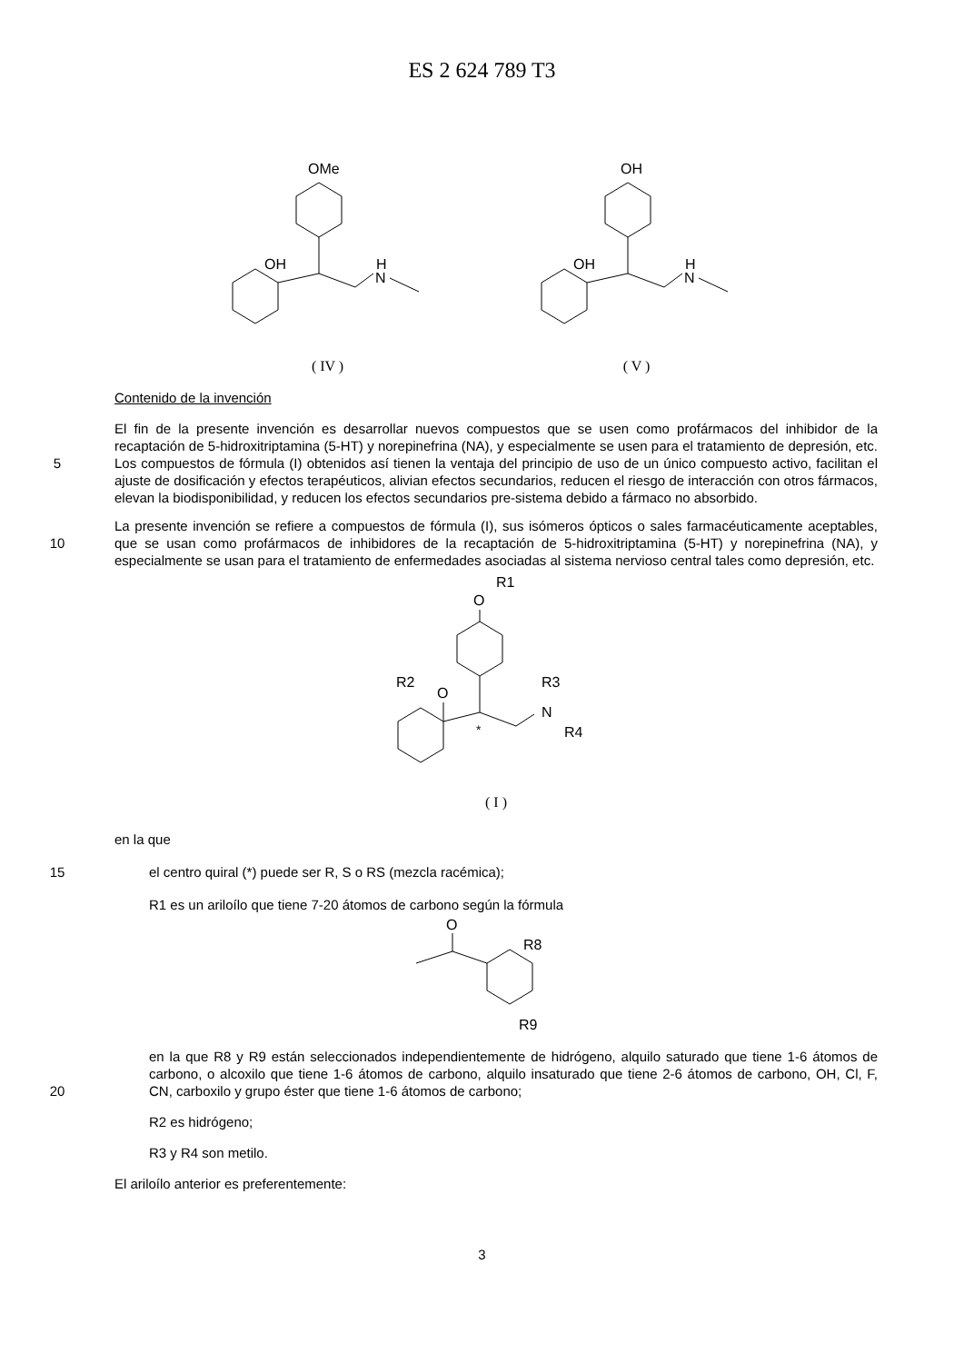ES 2 624 789 T3
OMe
OH
H
N
( IV )
OH
OH
H
N
( V )
Contenido de la invención
5 El fin de la presente invención es desarrollar nuevos compuestos que se usen como profármacos del inhibidor de la recaptación de 5-hidroxitriptamina (5-HT) y norepinefrina (NA), y especialmente se usen para el tratamiento de depresión, etc. Los compuestos de fórmula (I) obtenidos así tienen la ventaja del principio de uso de un único compuesto activo, facilitan el ajuste de dosificación y efectos terapéuticos, alivian efectos secundarios, reducen el riesgo de interacción con otros fármacos, elevan la biodisponibilidad, y reducen los efectos secundarios pre-sistema debido a fármaco no absorbido.
10 La presente invención se refiere a compuestos de fórmula (I), sus isómeros ópticos o sales farmacéuticamente aceptables, que se usan como profármacos de inhibidores de la recaptación de 5-hidroxitriptamina (5-HT) y norepinefrina (NA), y especialmente se usan para el tratamiento de enfermedades asociadas al sistema nervioso central tales como depresión, etc.
R1
O
R2
O
*
R3
N
R4
( I )
en la que
15 el centro quiral (*) puede ser R, S o RS (mezcla racémica);
R1 es un ariloílo que tiene 7-20 átomos de carbono según la fórmula
O
R8
R9
20 en la que R8 y R9 están seleccionados independientemente de hidrógeno, alquilo saturado que tiene 1-6 átomos de carbono, o alcoxilo que tiene 1-6 átomos de carbono, alquilo insaturado que tiene 2-6 átomos de carbono, OH, Cl, F, CN, carboxilo y grupo éster que tiene 1-6 átomos de carbono;
R2 es hidrógeno;
R3 y R4 son metilo.
El ariloílo anterior es preferentemente:
3